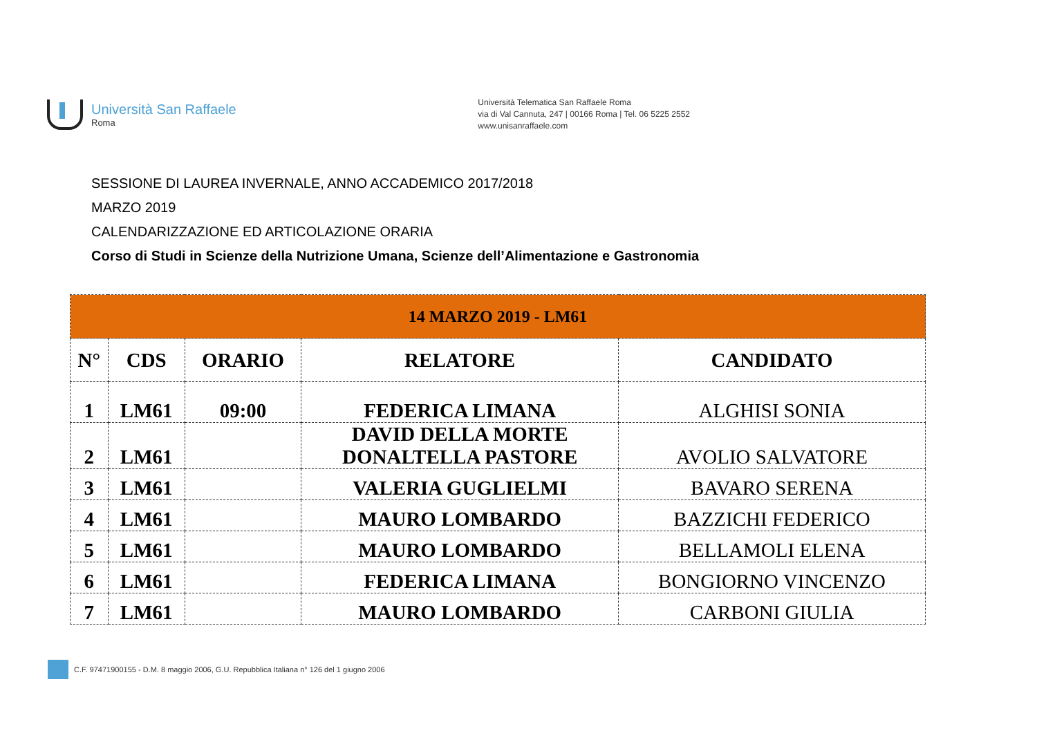Università San Raffaele
Roma
Università Telematica San Raffaele Roma
via di Val Cannuta, 247 | 00166 Roma | Tel. 06 5225 2552
www.unisanraffaele.com
SESSIONE DI LAUREA INVERNALE, ANNO ACCADEMICO 2017/2018
MARZO 2019
CALENDARIZZAZIONE ED ARTICOLAZIONE ORARIA
Corso di Studi in Scienze della Nutrizione Umana, Scienze dell’Alimentazione e Gastronomia
| 14 MARZO 2019 - LM61 | | | | |
| N° | CDS | ORARIO | RELATORE | CANDIDATO |
| 1 | LM61 | 09:00 | FEDERICA LIMANA | ALGHISI SONIA |
| 2 | LM61 | | DAVID DELLA MORTE DONALTELLA PASTORE | AVOLIO SALVATORE |
| 3 | LM61 | | VALERIA GUGLIELMI | BAVARO SERENA |
| 4 | LM61 | | MAURO LOMBARDO | BAZZICHI FEDERICO |
| 5 | LM61 | | MAURO LOMBARDO | BELLAMOLI ELENA |
| 6 | LM61 | | FEDERICA LIMANA | BONGIORNO VINCENZO |
| 7 | LM61 | | MAURO LOMBARDO | CARBONI GIULIA |
C.F. 97471900155 - D.M. 8 maggio 2006, G.U. Repubblica Italiana n° 126 del 1 giugno 2006